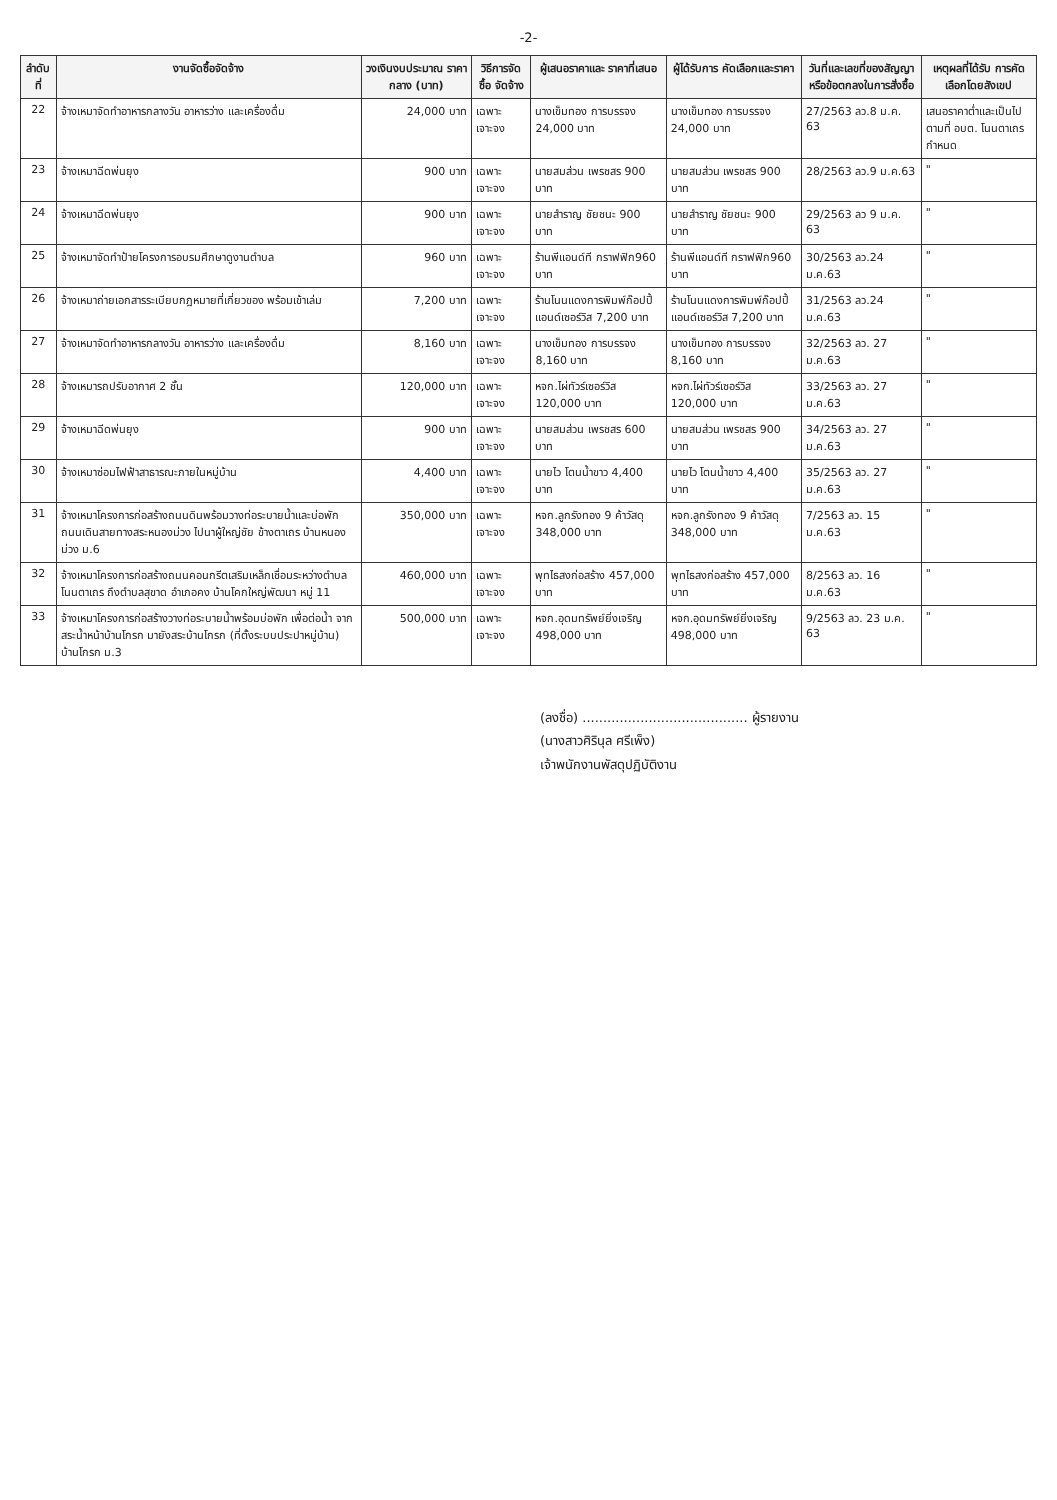-2-
| ลำดับที่ | งานจัดซื้อจัดจ้าง | วงเงินงบประมาณ ราคากลาง (บาท) | วิธีการจัดซื้อ จัดจ้าง | ผู้เสนอราคาและ ราคาที่เสนอ | ผู้ได้รับการ คัดเลือกและราคา | วันที่และเลขที่ของสัญญา หรือข้อตกลงในการสั่งซื้อ | เหตุผลที่ได้รับ การคัดเลือกโดยสังเขป |
| --- | --- | --- | --- | --- | --- | --- | --- |
| 22 | จ้างเหมาจัดทำอาหารกลางวัน อาหารว่าง และเครื่องดื่ม | 24,000 บาท | เฉพาะเจาะจง | นางเข็มทอง การบรรจง 24,000 บาท | นางเข็มทอง การบรรจง 24,000 บาท | 27/2563 ลว.8 ม.ค. 63 | เสนอราคาต่ำและเป็นไปตามที่ อบต. โนนตาเถรกำหนด |
| 23 | จ้างเหมาฉีดพ่นยุง | 900 บาท | เฉพาะเจาะจง | นายสมส่วน เพรชสร 900 บาท | นายสมส่วน เพรชสร 900 บาท | 28/2563 ลว.9 ม.ค.63 | " |
| 24 | จ้างเหมาฉีดพ่นยุง | 900 บาท | เฉพาะเจาะจง | นายสำราญ ชัยชนะ 900 บาท | นายสำราญ ชัยชนะ 900 บาท | 29/2563 ลว 9 ม.ค. 63 | " |
| 25 | จ้างเหมาจัดทำป้ายโครงการอบรมศึกษาดูงานตำบล | 960 บาท | เฉพาะเจาะจง | ร้านพีแอนด์ที กราฟฟิก960 บาท | ร้านพีแอนด์ที กราฟฟิก960 บาท | 30/2563 ลว.24 ม.ค.63 | " |
| 26 | จ้างเหมาถ่ายเอกสารระเบียบกฎหมายที่เกี่ยวของ พร้อมเข้าเล่ม | 7,200 บาท | เฉพาะเจาะจง | ร้านโนนแดงการพิมพ์ก๊อปปี้แอนด์เซอร์วิส 7,200 บาท | ร้านโนนแดงการพิมพ์ก๊อปปี้แอนด์เซอร์วิส 7,200 บาท | 31/2563 ลว.24 ม.ค.63 | " |
| 27 | จ้างเหมาจัดทำอาหารกลางวัน อาหารว่าง และเครื่องดื่ม | 8,160 บาท | เฉพาะเจาะจง | นางเข็มทอง การบรรจง 8,160 บาท | นางเข็มทอง การบรรจง 8,160 บาท | 32/2563 ลว. 27 ม.ค.63 | " |
| 28 | จ้างเหมารถปรับอากาศ 2 ชั้น | 120,000 บาท | เฉพาะเจาะจง | หจก.ไผ่ทัวร์เซอร์วิส 120,000 บาท | หจก.ไผ่ทัวร์เซอร์วิส 120,000 บาท | 33/2563 ลว. 27 ม.ค.63 | " |
| 29 | จ้างเหมาฉีดพ่นยุง | 900 บาท | เฉพาะเจาะจง | นายสมส่วน เพรชสร 600 บาท | นายสมส่วน เพรชสร 900 บาท | 34/2563 ลว. 27 ม.ค.63 | " |
| 30 | จ้างเหมาซ่อมไฟฟ้าสาธารณะภายในหมู่บ้าน | 4,400 บาท | เฉพาะเจาะจง | นายไว โตนน้ำขาว 4,400 บาท | นายไว โตนน้ำขาว 4,400 บาท | 35/2563 ลว. 27 ม.ค.63 | " |
| 31 | จ้างเหมาโครงการก่อสร้างถนนดินพร้อมวางท่อระบายน้ำและบ่อพัก ถนนเดินสายทางสระหนองม่วง ไปนาผู้ใหญ่ชัย ข้างตาเถร บ้านหนองม่วง ม.6 | 350,000 บาท | เฉพาะเจาะจง | หจก.ลูกรังทอง 9 ค้าวัสดุ 348,000 บาท | หจก.ลูกรังทอง 9 ค้าวัสดุ 348,000 บาท | 7/2563 ลว. 15 ม.ค.63 | " |
| 32 | จ้างเหมาโครงการก่อสร้างถนนคอนกรีตเสริมเหล็กเชื่อมระหว่างตำบลโนนตาเถร ถึงตำบลสุขาด อำเภอคง บ้านโคกใหญ่พัฒนา หมู่ 11 | 460,000 บาท | เฉพาะเจาะจง | พุทไธสงก่อสร้าง 457,000 บาท | พุทไธสงก่อสร้าง 457,000 บาท | 8/2563 ลว. 16 ม.ค.63 | " |
| 33 | จ้างเหมาโครงการก่อสร้างวางท่อระบายน้ำพร้อมบ่อพัก เพื่อต่อน้ำ จากสระน้ำหน้าบ้านโกรก มายังสระบ้านโกรก (ที่ตั้งระบบประปาหมู่บ้าน) บ้านโกรก ม.3 | 500,000 บาท | เฉพาะเจาะจง | หจก.อุดมทรัพย์ยิ่งเจริญ 498,000 บาท | หจก.อุดมทรัพย์ยิ่งเจริญ 498,000 บาท | 9/2563 ลว. 23 ม.ค. 63 | " |
(ลงชื่อ) ........................................ ผู้รายงาน
(นางสาวศิรินุล ศรีเพ็ง)
เจ้าพนักงานพัสดุปฏิบัติงาน